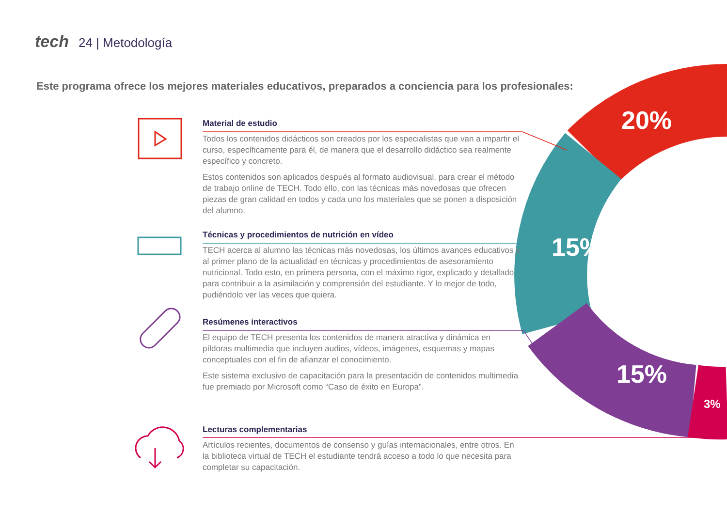tech 24 | Metodología
Este programa ofrece los mejores materiales educativos, preparados a conciencia para los profesionales:
Material de estudio
Todos los contenidos didácticos son creados por los especialistas que van a impartir el curso, específicamente para él, de manera que el desarrollo didáctico sea realmente específico y concreto.
Estos contenidos son aplicados después al formato audiovisual, para crear el método de trabajo online de TECH. Todo ello, con las técnicas más novedosas que ofrecen piezas de gran calidad en todos y cada uno los materiales que se ponen a disposición del alumno.
Técnicas y procedimientos de nutrición en vídeo
TECH acerca al alumno las técnicas más novedosas, los últimos avances educativos y al primer plano de la actualidad en técnicas y procedimientos de asesoramiento nutricional. Todo esto, en primera persona, con el máximo rigor, explicado y detallado para contribuir a la asimilación y comprensión del estudiante. Y lo mejor de todo, pudiéndolo ver las veces que quiera.
Resúmenes interactivos
El equipo de TECH presenta los contenidos de manera atractiva y dinámica en píldoras multimedia que incluyen audios, vídeos, imágenes, esquemas y mapas conceptuales con el fin de afianzar el conocimiento.
Este sistema exclusivo de capacitación para la presentación de contenidos multimedia fue premiado por Microsoft como “Caso de éxito en Europa”.
Lecturas complementarias
Artículos recientes, documentos de consenso y guías internacionales, entre otros. En la biblioteca virtual de TECH el estudiante tendrá acceso a todo lo que necesita para completar su capacitación.
20%
15%
15%
3%